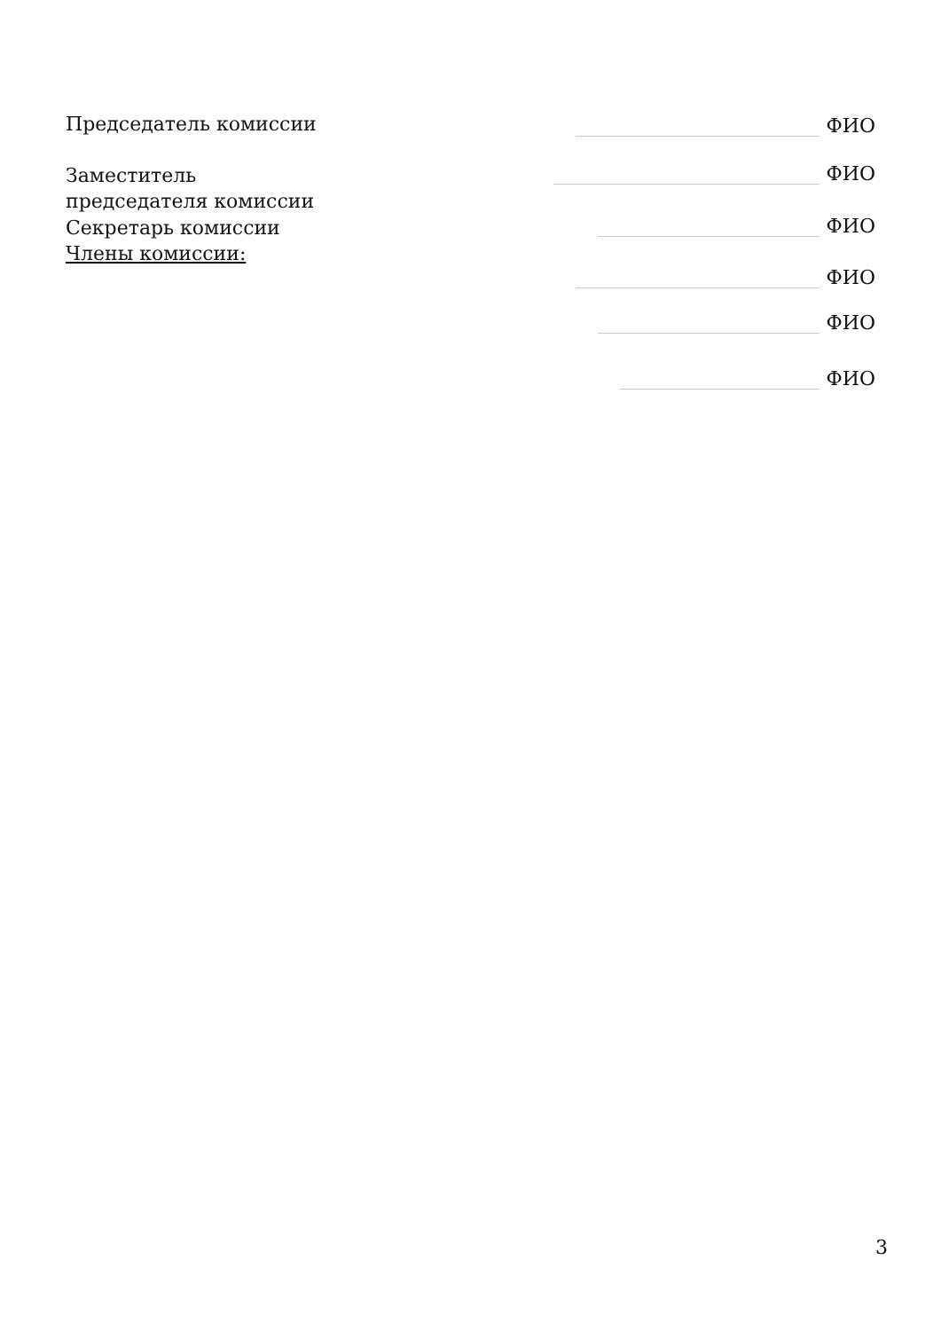Председатель комиссии
ФИО
Заместитель председателя комиссии
ФИО
Секретарь комиссии
Члены комиссии:
ФИО
ФИО
ФИО
ФИО
3